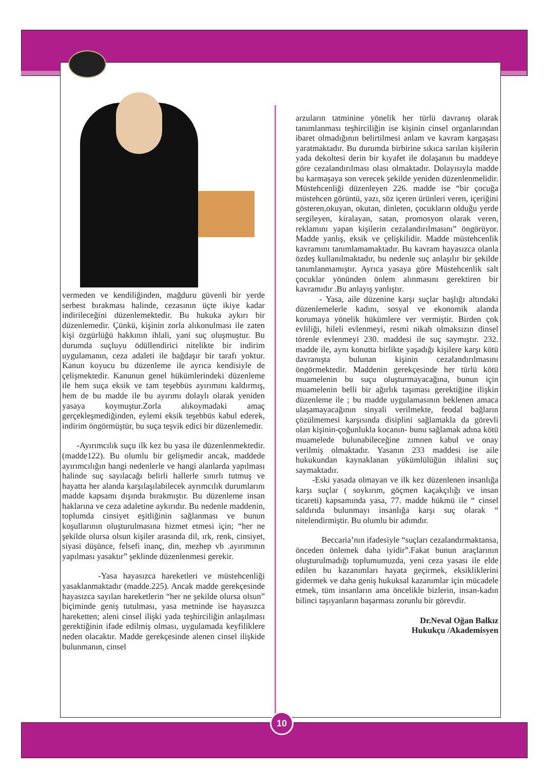vermeden ve kendiliğinden, mağduru güvenli bir yerde serbest bırakması halinde, cezasının üçte ikiye kadar indirileceğini düzenlemektedir. Bu hukuka aykırı bir düzenlemedir. Çünkü, kişinin zorla alıkonulması ile zaten kişi özgürlüğü hakkının ihlali, yani suç oluşmuştur. Bu durumda suçluyu ödüllendirici nitelikte bir indirim uygulamanın, ceza adaleti ile bağdaşır bir tarafı yoktur. Kanun koyucu bu düzenleme ile ayrıca kendisiyle de çelişmektedir. Kanunun genel hükümlerindeki düzenleme ile hem suça eksik ve tam teşebbüs ayırımını kaldırmış, hem de bu madde ile bu ayırımı dolaylı olarak yeniden yasaya koymuştur.Zorla alıkoymadaki amaç gerçekleşmediğinden, eylemi eksik teşebbüs kabul ederek, indirim öngörmüştür, bu suça teşvik edici bir düzenlemedir.
-Ayırımcılık suçu ilk kez bu yasa ile düzenlenmektedir. (madde122). Bu olumlu bir gelişmedir ancak, maddede ayırımcılığın hangi nedenlerle ve hangi alanlarda yapılması halinde suç sayılacağı belirli hallerle sınırlı tutmuş ve hayatta her alanda karşılaşılabilecek ayrımcılık durumlarını madde kapsamı dışında bırakmıştır. Bu düzenleme insan haklarına ve ceza adaletine aykırıdır. Bu nedenle maddenin, toplumda cinsiyet eşitliğinin sağlanması ve bunun koşullarının oluşturulmasına hizmet etmesi için; “her ne şekilde olursa olsun kişiler arasında dil, ırk, renk, cinsiyet, siyasi düşünce, felsefi inanç, din, mezhep vb .ayırımının yapılması yasaktır” şeklinde düzenlenmesi gerekir.
-Yasa hayasızca hareketleri ve müstehcenliği yasaklanmaktadır (madde.225). Ancak madde gerekçesinde hayasızca sayılan hareketlerin “her ne şekilde olursa olsun” biçiminde geniş tutulması, yasa metninde ise hayasızca hareketten; aleni cinsel ilişki yada teşhirciliğin anlaşılması gerektiğinin ifade edilmiş olması, uygulamada keyfiliklere neden olacaktır. Madde gerekçesinde alenen cinsel ilişkide bulunmanın, cinsel
arzuların tatminine yönelik her türlü davranış olarak tanımlanması teşhirciliğin ise kişinin cinsel organlarından ibaret olmadığının belirtilmesi anlam ve kavram kargaşası yaratmaktadır. Bu durumda birbirine sıkıca sarılan kişilerin yada dekoltesi derin bir kıyafet ile dolaşanın bu maddeye göre cezalandırılması olası olmaktadır. Dolayısıyla madde bu karmaşaya son verecek şekilde yeniden düzenlenmelidir. Müstehcenliği düzenleyen 226. madde ise “bir çocuğa müstehcen görüntü, yazı, söz içeren ürünleri veren, içeriğini gösteren,okuyan, okutan, dinleten, çocukların olduğu yerde sergileyen, kiralayan, satan, promosyon olarak veren, reklamını yapan kişilerin cezalandırılmasını” öngörüyor. Madde yanlış, eksik ve çelişkilidir. Madde müstehcenlik kavramını tanımlamamaktadır. Bu kavram hayasızca olanla özdeş kullanılmaktadır, bu nedenle suç anlaşılır bir şekilde tanımlanmamıştır. Ayrıca yasaya göre Müstehcenlik salt çocuklar yönünden önlem alınmasını gerektiren bir kavramıdır .Bu anlayış yanlıştır.
- Yasa, aile düzenine karşı suçlar başlığı altındaki düzenlemelerle kadını, sosyal ve ekonomik alanda korumaya yönelik hükümlere ver vermiştir. Birden çok evliliği, hileli evlenmeyi, resmi nikah olmaksızın dinsel törenle evlenmeyi 230. maddesi ile suç saymıştır. 232. madde ile, aynı konutta birlikte yaşadığı kişilere karşı kötü davranışta bulunan kişinin cezalandırılmasını öngörmektedir. Maddenin gerekçesinde her türlü kötü muamelenin bu suçu oluşturmayacağına, bunun için muamelenin belli bir ağırlık taşıması gerektiğine ilişkin düzenleme ile ; bu madde uygulamasının beklenen amaca ulaşamayacağının sinyali verilmekte, feodal bağların çözülmemesi karşısında disiplini sağlamakla da görevli olan kişinin-çoğunlukla kocanın- bunu sağlamak adına kötü muamelede bulunabileceğine zımnen kabul ve onay verilmiş olmaktadır. Yasanın 233 maddesi ise aile hukukundan kaynaklanan yükümlülüğün ihlalini suç saymaktadır.
-Eski yasada olmayan ve ilk kez düzenlenen insanlığa karşı suçlar ( soykırım, göçmen kaçakçılığı ve insan ticareti) kapsamında yasa, 77. madde hükmü ile “ cinsel saldırıda bulunmayı insanlığa karşı suç olarak “ nitelendirmiştir. Bu olumlu bir adımdır.
Beccaria’nın ifadesiyle “suçları cezalandırmaktansa, önceden önlemek daha iyidir”.Fakat bunun araçlarının oluşturulmadığı toplumumuzda, yeni ceza yasası ile elde edilen bu kazanımları hayata geçirmek, eksikliklerini gidermek ve daha geniş hukuksal kazanımlar için mücadele etmek, tüm insanların ama öncelikle bizlerin, insan-kadın bilinci taşıyanların başarması zorunlu bir görevdir.
Dr.Neval Oğan Balkız
Hukukçu /Akademisyen
10